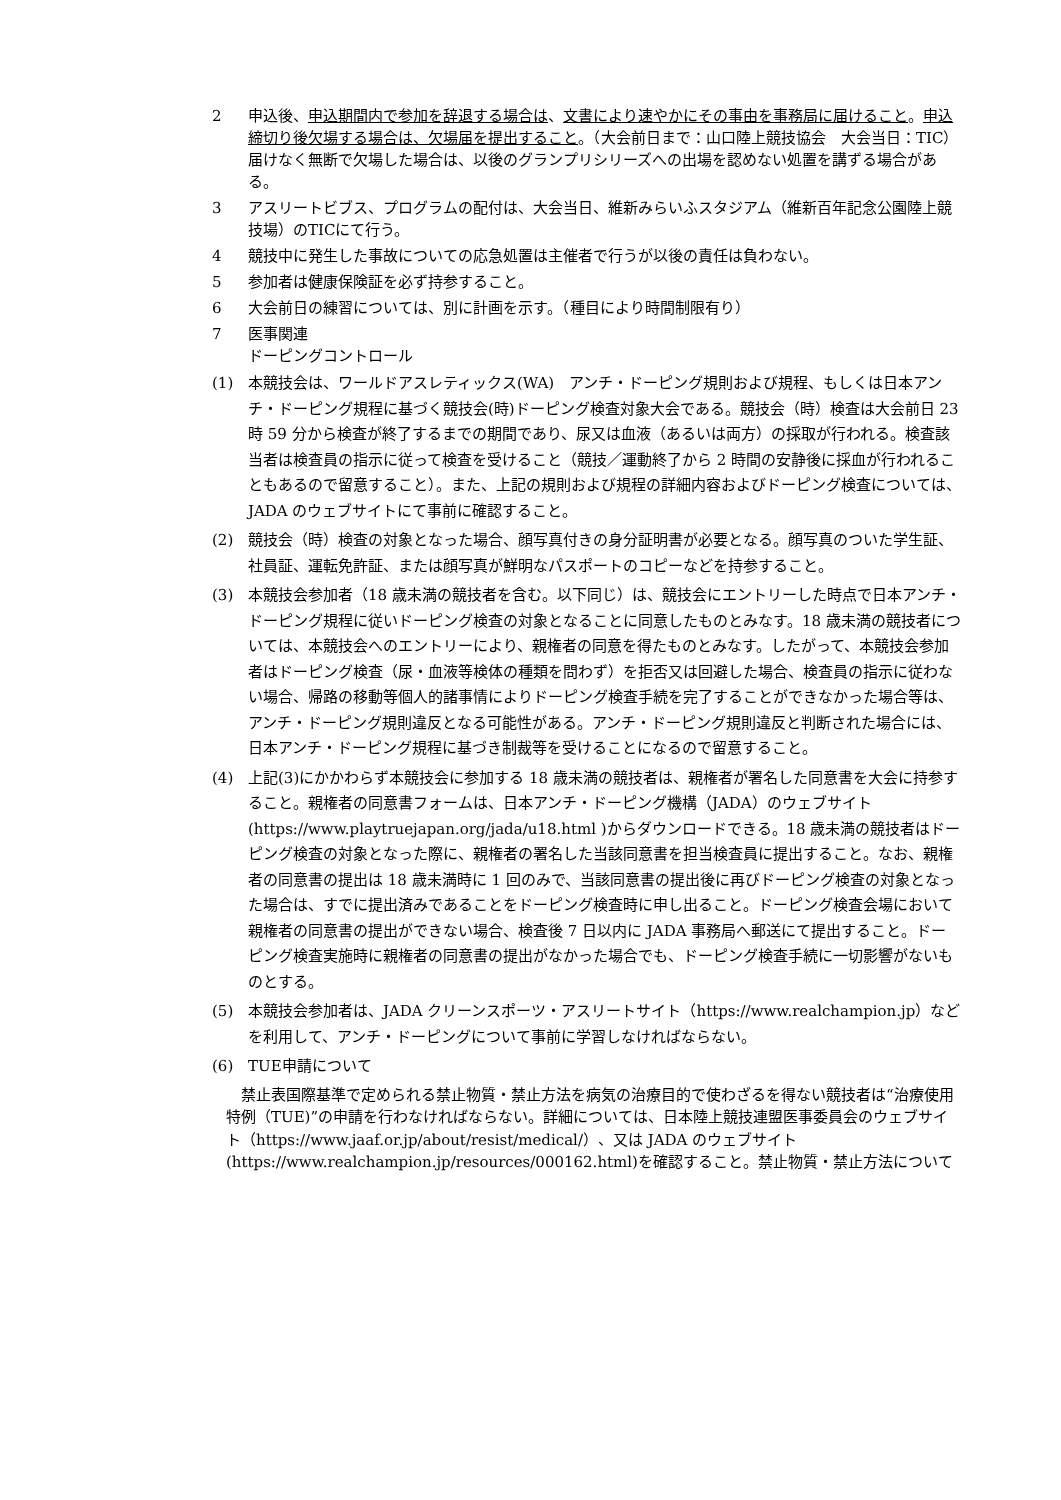2 申込後、申込期間内で参加を辞退する場合は、文書により速やかにその事由を事務局に届けること。申込締切り後欠場する場合は、欠場届を提出すること。（大会前日まで：山口陸上競技協会　大会当日：TIC）届けなく無断で欠場した場合は、以後のグランプリシリーズへの出場を認めない処置を講ずる場合がある。
3 アスリートビブス、プログラムの配付は、大会当日、維新みらいふスタジアム（維新百年記念公園陸上競技場）のTICにて行う。
4 競技中に発生した事故についての応急処置は主催者で行うが以後の責任は負わない。
5 参加者は健康保険証を必ず持参すること。
6 大会前日の練習については、別に計画を示す。（種目により時間制限有り）
7 医事関連
ドーピングコントロール
(1) 本競技会は、ワールドアスレティックス(WA)　アンチ・ドーピング規則および規程、もしくは日本アンチ・ドーピング規程に基づく競技会(時)ドーピング検査対象大会である。競技会（時）検査は大会前日 23 時 59 分から検査が終了するまでの期間であり、尿又は血液（あるいは両方）の採取が行われる。検査該当者は検査員の指示に従って検査を受けること（競技／運動終了から 2 時間の安静後に採血が行われることもあるので留意すること）。また、上記の規則および規程の詳細内容およびドーピング検査については、JADA のウェブサイトにて事前に確認すること。
(2) 競技会（時）検査の対象となった場合、顔写真付きの身分証明書が必要となる。顔写真のついた学生証、社員証、運転免許証、または顔写真が鮮明なパスポートのコピーなどを持参すること。
(3) 本競技会参加者（18 歳未満の競技者を含む。以下同じ）は、競技会にエントリーした時点で日本アンチ・ドーピング規程に従いドーピング検査の対象となることに同意したものとみなす。18 歳未満の競技者については、本競技会へのエントリーにより、親権者の同意を得たものとみなす。したがって、本競技会参加者はドーピング検査（尿・血液等検体の種類を問わず）を拒否又は回避した場合、検査員の指示に従わない場合、帰路の移動等個人的諸事情によりドーピング検査手続を完了することができなかった場合等は、アンチ・ドーピング規則違反となる可能性がある。アンチ・ドーピング規則違反と判断された場合には、日本アンチ・ドーピング規程に基づき制裁等を受けることになるので留意すること。
(4) 上記(3)にかかわらず本競技会に参加する 18 歳未満の競技者は、親権者が署名した同意書を大会に持参すること。親権者の同意書フォームは、日本アンチ・ドーピング機構（JADA）のウェブサイト (https://www.playtruejapan.org/jada/u18.html )からダウンロードできる。18 歳未満の競技者はドーピング検査の対象となった際に、親権者の署名した当該同意書を担当検査員に提出すること。なお、親権者の同意書の提出は 18 歳未満時に 1 回のみで、当該同意書の提出後に再びドーピング検査の対象となった場合は、すでに提出済みであることをドーピング検査時に申し出ること。ドーピング検査会場において親権者の同意書の提出ができない場合、検査後 7 日以内に JADA 事務局へ郵送にて提出すること。ドーピング検査実施時に親権者の同意書の提出がなかった場合でも、ドーピング検査手続に一切影響がないものとする。
(5) 本競技会参加者は、JADA クリーンスポーツ・アスリートサイト（https://www.realchampion.jp）などを利用して、アンチ・ドーピングについて事前に学習しなければならない。
(6) TUE申請について
　禁止表国際基準で定められる禁止物質・禁止方法を病気の治療目的で使わざるを得ない競技者は“治療使用特例（TUE)”の申請を行わなければならない。詳細については、日本陸上競技連盟医事委員会のウェブサイト（https://www.jaaf.or.jp/about/resist/medical/）、又は JADA のウェブサイト (https://www.realchampion.jp/resources/000162.html)を確認すること。禁止物質・禁止方法について